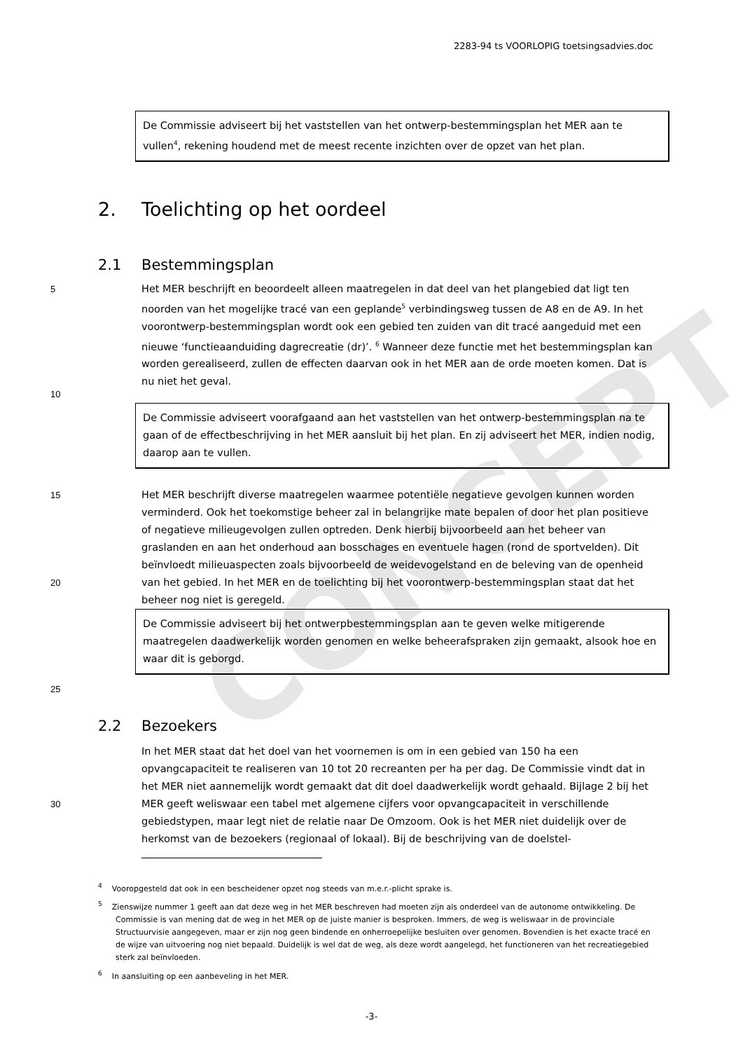2283-94 ts VOORLOPIG toetsingsadvies.doc
CONCEPT
De Commissie adviseert bij het vaststellen van het ontwerp-bestemmingsplan het MER aan te vullen<sup>4</sup>, rekening houdend met de meest recente inzichten over de opzet van het plan.
2. Toelichting op het oordeel
2.1 Bestemmingsplan
5
10
Het MER beschrijft en beoordeelt alleen maatregelen in dat deel van het plangebied dat ligt ten noorden van het mogelijke tracé van een geplande<sup>5</sup> verbindingsweg tussen de A8 en de A9. In het voorontwerp-bestemmingsplan wordt ook een gebied ten zuiden van dit tracé aangeduid met een nieuwe ‘functieaanduiding dagrecreatie (dr)’. <sup>6</sup> Wanneer deze functie met het bestemmingsplan kan worden gerealiseerd, zullen de effecten daarvan ook in het MER aan de orde moeten komen. Dat is nu niet het geval.
De Commissie adviseert voorafgaand aan het vaststellen van het ontwerp-bestemmingsplan na te gaan of de effectbeschrijving in het MER aansluit bij het plan. En zij adviseert het MER, indien nodig, daarop aan te vullen.
15
20
Het MER beschrijft diverse maatregelen waarmee potentiële negatieve gevolgen kunnen worden verminderd. Ook het toekomstige beheer zal in belangrijke mate bepalen of door het plan positieve of negatieve milieugevolgen zullen optreden. Denk hierbij bijvoorbeeld aan het beheer van graslanden en aan het onderhoud aan bosschages en eventuele hagen (rond de sportvelden). Dit beïnvloedt milieuaspecten zoals bijvoorbeeld de weidevogelstand en de beleving van de openheid van het gebied. In het MER en de toelichting bij het voorontwerp-bestemmingsplan staat dat het beheer nog niet is geregeld.
De Commissie adviseert bij het ontwerpbestemmingsplan aan te geven welke mitigerende maatregelen daadwerkelijk worden genomen en welke beheerafspraken zijn gemaakt, alsook hoe en waar dit is geborgd.
25
2.2 Bezoekers
30 In het MER staat dat het doel van het voornemen is om in een gebied van 150 ha een opvangcapaciteit te realiseren van 10 tot 20 recreanten per ha per dag. De Commissie vindt dat in het MER niet aannemelijk wordt gemaakt dat dit doel daadwerkelijk wordt gehaald. Bijlage 2 bij het MER geeft weliswaar een tabel met algemene cijfers voor opvangcapaciteit in verschillende gebiedstypen, maar legt niet de relatie naar De Omzoom. Ook is het MER niet duidelijk over de herkomst van de bezoekers (regionaal of lokaal). Bij de beschrijving van de doelstel-
<sup>4</sup> Vooropgesteld dat ook in een bescheidener opzet nog steeds van m.e.r.-plicht sprake is.
<sup>5</sup> Zienswijze nummer 1 geeft aan dat deze weg in het MER beschreven had moeten zijn als onderdeel van de autonome ontwikkeling. De Commissie is van mening dat de weg in het MER op de juiste manier is besproken. Immers, de weg is weliswaar in de provinciale Structuurvisie aangegeven, maar er zijn nog geen bindende en onherroepelijke besluiten over genomen. Bovendien is het exacte tracé en de wijze van uitvoering nog niet bepaald. Duidelijk is wel dat de weg, als deze wordt aangelegd, het functioneren van het recreatiegebied sterk zal beïnvloeden.
<sup>6</sup> In aansluiting op een aanbeveling in het MER.
-3-